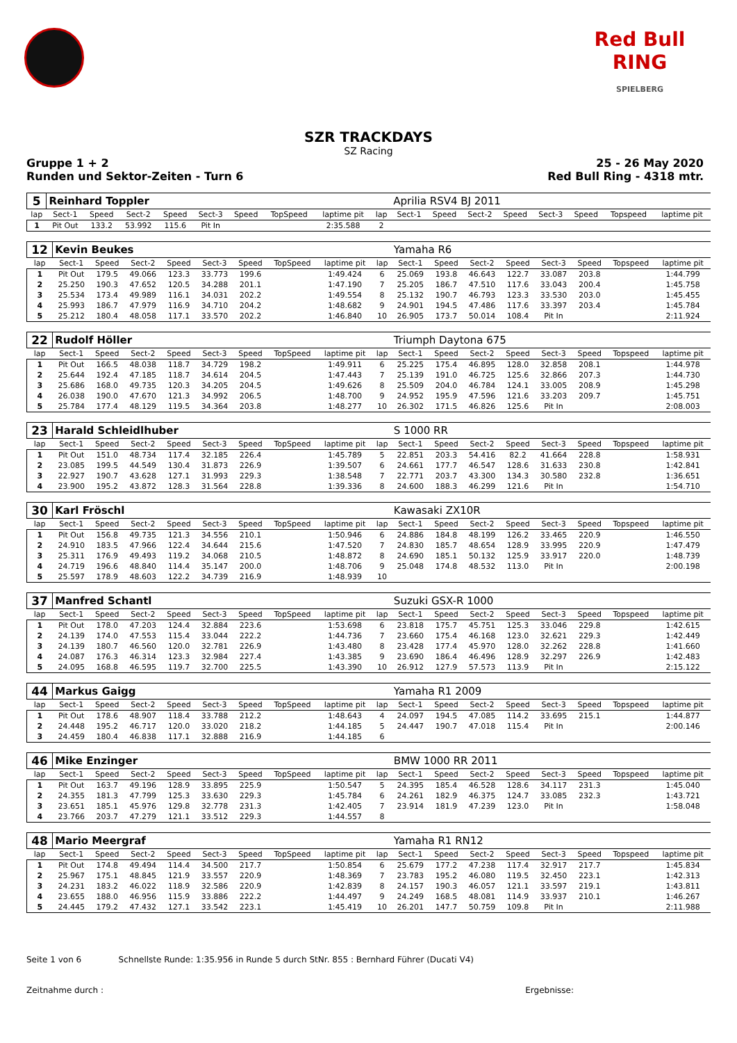Red Bull RING
SPIELBERG
SZR TRACKDAYS
SZ Racing
Gruppe 1 + 2
Runden und Sektor-Zeiten - Turn 6
25 - 26 May 2020
Red Bull Ring - 4318 mtr.
| 5 | Reinhard Toppler | | | | | | | | | Aprilia RSV4 BJ 2011 | | | | | | | |
| lap | Sect-1 | Speed | Sect-2 | Speed | Sect-3 | Speed | TopSpeed | laptime pit | lap | Sect-1 | Speed | Sect-2 | Speed | Sect-3 | Speed | Topspeed | laptime pit |
| 1 | Pit Out | 133.2 | 53.992 | 115.6 | Pit In | | | 2:35.588 | 2 | | | | | | | | |
| 12 | Kevin Beukes | | | | | | | | | Yamaha R6 | | | | | | | |
| lap | Sect-1 | Speed | Sect-2 | Speed | Sect-3 | Speed | TopSpeed | laptime pit | lap | Sect-1 | Speed | Sect-2 | Speed | Sect-3 | Speed | Topspeed | laptime pit |
| 1 | Pit Out | 179.5 | 49.066 | 123.3 | 33.773 | 199.6 | | 1:49.424 | 6 | 25.069 | 193.8 | 46.643 | 122.7 | 33.087 | 203.8 | | 1:44.799 |
| 2 | 25.250 | 190.3 | 47.652 | 120.5 | 34.288 | 201.1 | | 1:47.190 | 7 | 25.205 | 186.7 | 47.510 | 117.6 | 33.043 | 200.4 | | 1:45.758 |
| 3 | 25.534 | 173.4 | 49.989 | 116.1 | 34.031 | 202.2 | | 1:49.554 | 8 | 25.132 | 190.7 | 46.793 | 123.3 | 33.530 | 203.0 | | 1:45.455 |
| 4 | 25.993 | 186.7 | 47.979 | 116.9 | 34.710 | 204.2 | | 1:48.682 | 9 | 24.901 | 194.5 | 47.486 | 117.6 | 33.397 | 203.4 | | 1:45.784 |
| 5 | 25.212 | 180.4 | 48.058 | 117.1 | 33.570 | 202.2 | | 1:46.840 | 10 | 26.905 | 173.7 | 50.014 | 108.4 | Pit In | | | 2:11.924 |
| 22 | Rudolf Höller | | | | | | | | | Triumph Daytona 675 | | | | | | | |
| lap | Sect-1 | Speed | Sect-2 | Speed | Sect-3 | Speed | TopSpeed | laptime pit | lap | Sect-1 | Speed | Sect-2 | Speed | Sect-3 | Speed | Topspeed | laptime pit |
| 1 | Pit Out | 166.5 | 48.038 | 118.7 | 34.729 | 198.2 | | 1:49.911 | 6 | 25.225 | 175.4 | 46.895 | 128.0 | 32.858 | 208.1 | | 1:44.978 |
| 2 | 25.644 | 192.4 | 47.185 | 118.7 | 34.614 | 204.5 | | 1:47.443 | 7 | 25.139 | 191.0 | 46.725 | 125.6 | 32.866 | 207.3 | | 1:44.730 |
| 3 | 25.686 | 168.0 | 49.735 | 120.3 | 34.205 | 204.5 | | 1:49.626 | 8 | 25.509 | 204.0 | 46.784 | 124.1 | 33.005 | 208.9 | | 1:45.298 |
| 4 | 26.038 | 190.0 | 47.670 | 121.3 | 34.992 | 206.5 | | 1:48.700 | 9 | 24.952 | 195.9 | 47.596 | 121.6 | 33.203 | 209.7 | | 1:45.751 |
| 5 | 25.784 | 177.4 | 48.129 | 119.5 | 34.364 | 203.8 | | 1:48.277 | 10 | 26.302 | 171.5 | 46.826 | 125.6 | Pit In | | | 2:08.003 |
| 23 | Harald Schleidlhuber | | | | | | | | | S 1000 RR | | | | | | | |
| lap | Sect-1 | Speed | Sect-2 | Speed | Sect-3 | Speed | TopSpeed | laptime pit | lap | Sect-1 | Speed | Sect-2 | Speed | Sect-3 | Speed | Topspeed | laptime pit |
| 1 | Pit Out | 151.0 | 48.734 | 117.4 | 32.185 | 226.4 | | 1:45.789 | 5 | 22.851 | 203.3 | 54.416 | 82.2 | 41.664 | 228.8 | | 1:58.931 |
| 2 | 23.085 | 199.5 | 44.549 | 130.4 | 31.873 | 226.9 | | 1:39.507 | 6 | 24.661 | 177.7 | 46.547 | 128.6 | 31.633 | 230.8 | | 1:42.841 |
| 3 | 22.927 | 190.7 | 43.628 | 127.1 | 31.993 | 229.3 | | 1:38.548 | 7 | 22.771 | 203.7 | 43.300 | 134.3 | 30.580 | 232.8 | | 1:36.651 |
| 4 | 23.900 | 195.2 | 43.872 | 128.3 | 31.564 | 228.8 | | 1:39.336 | 8 | 24.600 | 188.3 | 46.299 | 121.6 | Pit In | | | 1:54.710 |
| 30 | Karl Fröschl | | | | | | | | | Kawasaki ZX10R | | | | | | | |
| lap | Sect-1 | Speed | Sect-2 | Speed | Sect-3 | Speed | TopSpeed | laptime pit | lap | Sect-1 | Speed | Sect-2 | Speed | Sect-3 | Speed | Topspeed | laptime pit |
| 1 | Pit Out | 156.8 | 49.735 | 121.3 | 34.556 | 210.1 | | 1:50.946 | 6 | 24.886 | 184.8 | 48.199 | 126.2 | 33.465 | 220.9 | | 1:46.550 |
| 2 | 24.910 | 183.5 | 47.966 | 122.4 | 34.644 | 215.6 | | 1:47.520 | 7 | 24.830 | 185.7 | 48.654 | 128.9 | 33.995 | 220.9 | | 1:47.479 |
| 3 | 25.311 | 176.9 | 49.493 | 119.2 | 34.068 | 210.5 | | 1:48.872 | 8 | 24.690 | 185.1 | 50.132 | 125.9 | 33.917 | 220.0 | | 1:48.739 |
| 4 | 24.719 | 196.6 | 48.840 | 114.4 | 35.147 | 200.0 | | 1:48.706 | 9 | 25.048 | 174.8 | 48.532 | 113.0 | Pit In | | | 2:00.198 |
| 5 | 25.597 | 178.9 | 48.603 | 122.2 | 34.739 | 216.9 | | 1:48.939 | 10 | | | | | | | | |
| 37 | Manfred Schantl | | | | | | | | | Suzuki GSX-R 1000 | | | | | | | |
| lap | Sect-1 | Speed | Sect-2 | Speed | Sect-3 | Speed | TopSpeed | laptime pit | lap | Sect-1 | Speed | Sect-2 | Speed | Sect-3 | Speed | Topspeed | laptime pit |
| 1 | Pit Out | 178.0 | 47.203 | 124.4 | 32.884 | 223.6 | | 1:53.698 | 6 | 23.818 | 175.7 | 45.751 | 125.3 | 33.046 | 229.8 | | 1:42.615 |
| 2 | 24.139 | 174.0 | 47.553 | 115.4 | 33.044 | 222.2 | | 1:44.736 | 7 | 23.660 | 175.4 | 46.168 | 123.0 | 32.621 | 229.3 | | 1:42.449 |
| 3 | 24.139 | 180.7 | 46.560 | 120.0 | 32.781 | 226.9 | | 1:43.480 | 8 | 23.428 | 177.4 | 45.970 | 128.0 | 32.262 | 228.8 | | 1:41.660 |
| 4 | 24.087 | 176.3 | 46.314 | 123.3 | 32.984 | 227.4 | | 1:43.385 | 9 | 23.690 | 186.4 | 46.496 | 128.9 | 32.297 | 226.9 | | 1:42.483 |
| 5 | 24.095 | 168.8 | 46.595 | 119.7 | 32.700 | 225.5 | | 1:43.390 | 10 | 26.912 | 127.9 | 57.573 | 113.9 | Pit In | | | 2:15.122 |
| 44 | Markus Gaigg | | | | | | | | | Yamaha R1 2009 | | | | | | | |
| lap | Sect-1 | Speed | Sect-2 | Speed | Sect-3 | Speed | TopSpeed | laptime pit | lap | Sect-1 | Speed | Sect-2 | Speed | Sect-3 | Speed | Topspeed | laptime pit |
| 1 | Pit Out | 178.6 | 48.907 | 118.4 | 33.788 | 212.2 | | 1:48.643 | 4 | 24.097 | 194.5 | 47.085 | 114.2 | 33.695 | 215.1 | | 1:44.877 |
| 2 | 24.448 | 195.2 | 46.717 | 120.0 | 33.020 | 218.2 | | 1:44.185 | 5 | 24.447 | 190.7 | 47.018 | 115.4 | Pit In | | | 2:00.146 |
| 3 | 24.459 | 180.4 | 46.838 | 117.1 | 32.888 | 216.9 | | 1:44.185 | 6 | | | | | | | | |
| 46 | Mike Enzinger | | | | | | | | | BMW 1000 RR 2011 | | | | | | | |
| lap | Sect-1 | Speed | Sect-2 | Speed | Sect-3 | Speed | TopSpeed | laptime pit | lap | Sect-1 | Speed | Sect-2 | Speed | Sect-3 | Speed | Topspeed | laptime pit |
| 1 | Pit Out | 163.7 | 49.196 | 128.9 | 33.895 | 225.9 | | 1:50.547 | 5 | 24.395 | 185.4 | 46.528 | 128.6 | 34.117 | 231.3 | | 1:45.040 |
| 2 | 24.355 | 181.3 | 47.799 | 125.3 | 33.630 | 229.3 | | 1:45.784 | 6 | 24.261 | 182.9 | 46.375 | 124.7 | 33.085 | 232.3 | | 1:43.721 |
| 3 | 23.651 | 185.1 | 45.976 | 129.8 | 32.778 | 231.3 | | 1:42.405 | 7 | 23.914 | 181.9 | 47.239 | 123.0 | Pit In | | | 1:58.048 |
| 4 | 23.766 | 203.7 | 47.279 | 121.1 | 33.512 | 229.3 | | 1:44.557 | 8 | | | | | | | | |
| 48 | Mario Meergraf | | | | | | | | | Yamaha R1 RN12 | | | | | | | |
| lap | Sect-1 | Speed | Sect-2 | Speed | Sect-3 | Speed | TopSpeed | laptime pit | lap | Sect-1 | Speed | Sect-2 | Speed | Sect-3 | Speed | Topspeed | laptime pit |
| 1 | Pit Out | 174.8 | 49.494 | 114.4 | 34.500 | 217.7 | | 1:50.854 | 6 | 25.679 | 177.2 | 47.238 | 117.4 | 32.917 | 217.7 | | 1:45.834 |
| 2 | 25.967 | 175.1 | 48.845 | 121.9 | 33.557 | 220.9 | | 1:48.369 | 7 | 23.783 | 195.2 | 46.080 | 119.5 | 32.450 | 223.1 | | 1:42.313 |
| 3 | 24.231 | 183.2 | 46.022 | 118.9 | 32.586 | 220.9 | | 1:42.839 | 8 | 24.157 | 190.3 | 46.057 | 121.1 | 33.597 | 219.1 | | 1:43.811 |
| 4 | 23.655 | 188.0 | 46.956 | 115.9 | 33.886 | 222.2 | | 1:44.497 | 9 | 24.249 | 168.5 | 48.081 | 114.9 | 33.937 | 210.1 | | 1:46.267 |
| 5 | 24.445 | 179.2 | 47.432 | 127.1 | 33.542 | 223.1 | | 1:45.419 | 10 | 26.201 | 147.7 | 50.759 | 109.8 | Pit In | | | 2:11.988 |
Seite 1 von 6 Schnellste Runde: 1:35.956 in Runde 5 durch StNr. 855 : Bernhard Führer (Ducati V4)
Zeitnahme durch : Ergebnisse: